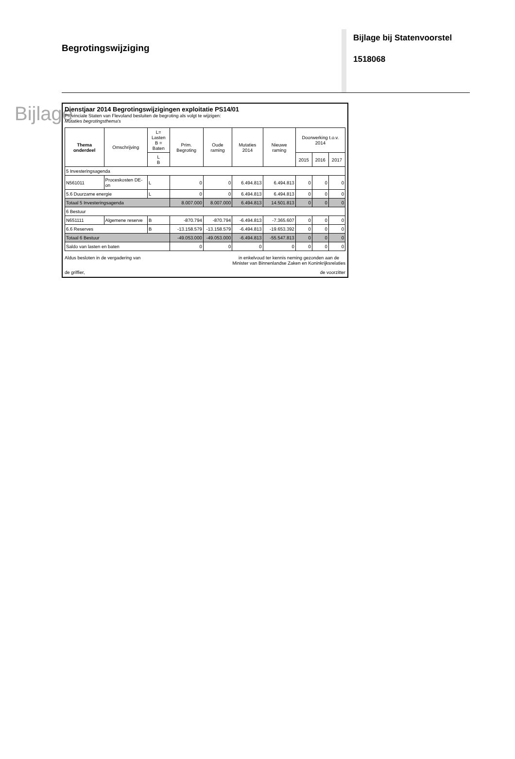Begrotingswijziging
Bijlage bij Statenvoorstel
1518068
Bijlage
Dienstjaar 2014 Begrotingswijzigingen exploitatie PS14/01
Provinciale Staten van Flevoland besluiten de begroting als volgt te wijzigen:
Mutaties begrotingsthema's
| Thema onderdeel | Omschrijving | L= Lasten B = Baten | Prim. Begroting | Oude raming | Mutaties 2014 | Nieuwe raming | Doorwerking t.o.v. 2014 | | |
| --- | --- | --- | --- | --- | --- | --- | --- | --- | --- |
| | | L B | | | | | 2015 | 2016 | 2017 |
| 5 Investeringsagenda | | | | | | | | | |
| N561011 | Proceskosten DE-on | L | 0 | 0 | 6.494.813 | 6.494.813 | 0 | 0 | 0 |
| 5.6 Duurzame energie | | L | 0 | 0 | 6.494.813 | 6.494.813 | 0 | 0 | 0 |
| Totaal 5 Investeringsagenda | | | 8.007.000 | 8.007.000 | 6.494.813 | 14.501.813 | 0 | 0 | 0 |
| 6 Bestuur | | | | | | | | | |
| N651111 | Algemene reserve | B | -870.794 | -870.794 | -6.494.813 | -7.365.607 | 0 | 0 | 0 |
| 6.6 Reserves | | B | -13.158.579 | -13.158.579 | -6.494.813 | -19.653.392 | 0 | 0 | 0 |
| Totaal 6 Bestuur | | | -49.053.000 | -49.053.000 | -6.494.813 | -55.547.813 | 0 | 0 | 0 |
| Saldo van lasten en baten | | | 0 | 0 | 0 | 0 | 0 | 0 | 0 |
Aldus besloten in de vergadering van
in enkelvoud ter kennis neming gezonden aan de
Minister van Binnenlandse Zaken en Koninkrijksrelaties
de griffier, de voorzitter